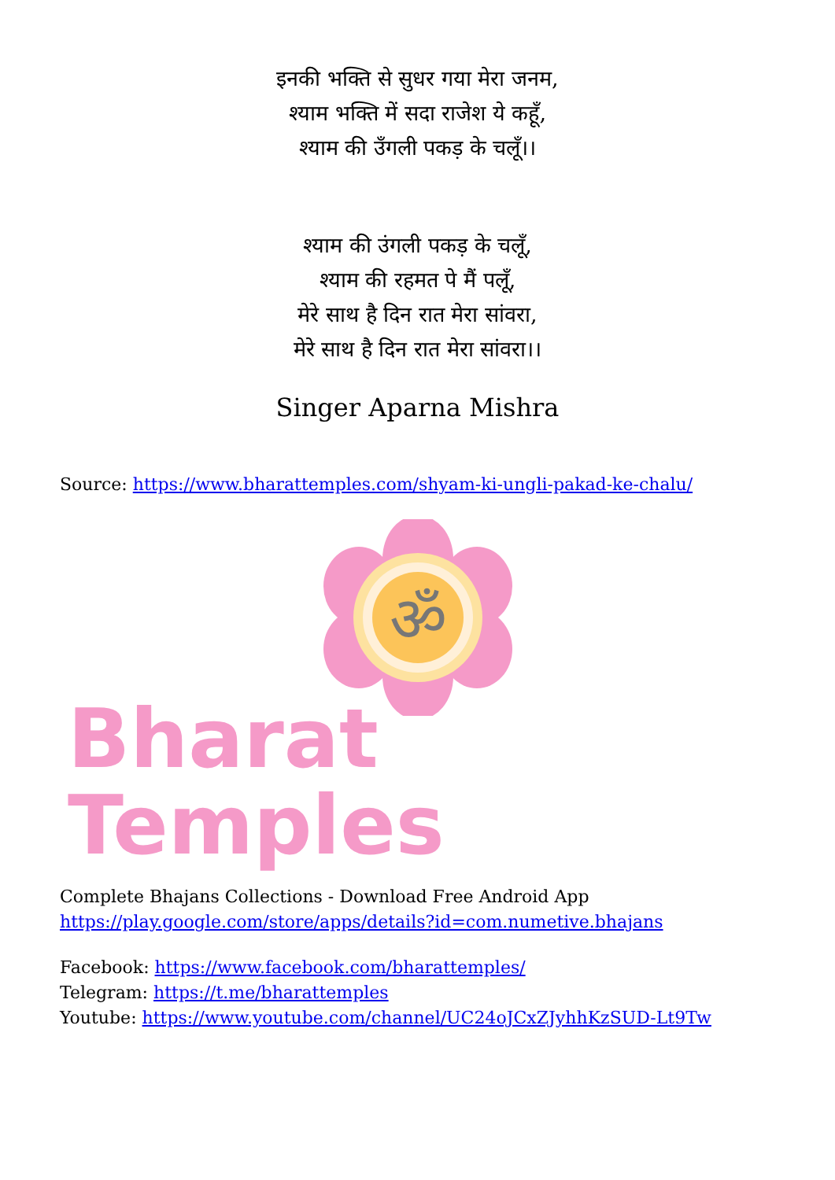इनकी भक्ति से सुधर गया मेरा जनम,
श्याम भक्ति में सदा राजेश ये कहूँ,
श्याम की उँगली पकड़ के चलूँ।।
श्याम की उंगली पकड़ के चलूँ,
श्याम की रहमत पे मैं पलूँ,
मेरे साथ है दिन रात मेरा सांवरा,
मेरे साथ है दिन रात मेरा सांवरा।।
Singer Aparna Mishra
Source: https://www.bharattemples.com/shyam-ki-ungli-pakad-ke-chalu/
ॐ
Bharat Temples
Complete Bhajans Collections - Download Free Android App
https://play.google.com/store/apps/details?id=com.numetive.bhajans
Facebook: https://www.facebook.com/bharattemples/
Telegram: https://t.me/bharattemples
Youtube: https://www.youtube.com/channel/UC24oJCxZJyhhKzSUD-Lt9Tw